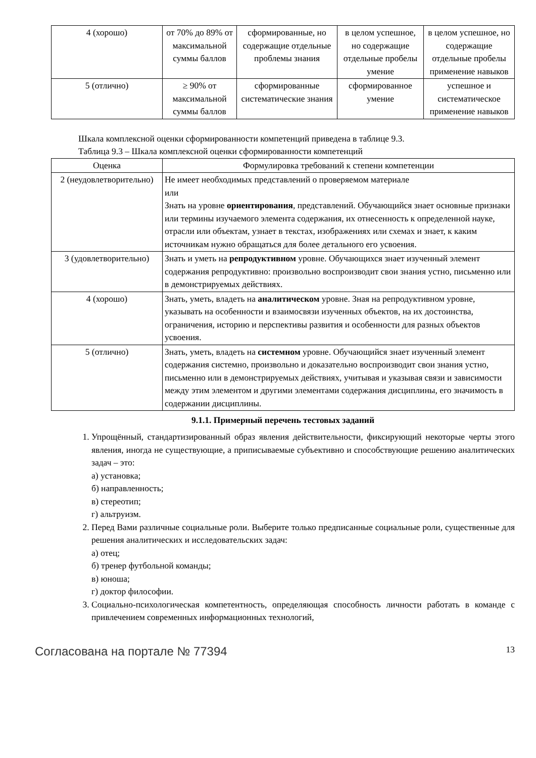| 4 (хорошо) | от 70% до 89% от максимальной суммы баллов | сформированные, но содержащие отдельные проблемы знания | в целом успешное, но содержащие отдельные пробелы умение | в целом успешное, но содержащие отдельные пробелы применение навыков |
| 5 (отлично) | ≥ 90% от максимальной суммы баллов | сформированные систематические знания | сформированное умение | успешное и систематическое применение навыков |
Шкала комплексной оценки сформированности компетенций приведена в таблице 9.3.
Таблица 9.3 – Шкала комплексной оценки сформированности компетенций
| Оценка | Формулировка требований к степени компетенции |
| --- | --- |
| 2 (неудовлетворительно) | Не имеет необходимых представлений о проверяемом материале или Знать на уровне ориентирования , представлений. Обучающийся знает основные признаки или термины изучаемого элемента содержания, их отнесенность к определенной науке, отрасли или объектам, узнает в текстах, изображениях или схемах и знает, к каким источникам нужно обращаться для более детального его усвоения. |
| 3 (удовлетворительно) | Знать и уметь на репродуктивном уровне. Обучающихся знает изученный элемент содержания репродуктивно: произвольно воспроизводит свои знания устно, письменно или в демонстрируемых действиях. |
| 4 (хорошо) | Знать, уметь, владеть на аналитическом уровне. Зная на репродуктивном уровне, указывать на особенности и взаимосвязи изученных объектов, на их достоинства, ограничения, историю и перспективы развития и особенности для разных объектов усвоения. |
| 5 (отлично) | Знать, уметь, владеть на системном уровне. Обучающийся знает изученный элемент содержания системно, произвольно и доказательно воспроизводит свои знания устно, письменно или в демонстрируемых действиях, учитывая и указывая связи и зависимости между этим элементом и другими элементами содержания дисциплины, его значимость в содержании дисциплины. |
9.1.1. Примерный перечень тестовых заданий
1. Упрощённый, стандартизированный образ явления действительности, фиксирующий некоторые черты этого явления, иногда не существующие, а приписываемые субъективно и способствующие решению аналитических задач – это:
а) установка;
б) направленность;
в) стереотип;
г) альтруизм.
2. Перед Вами различные социальные роли. Выберите только предписанные социальные роли, существенные для решения аналитических и исследовательских задач:
а) отец;
б) тренер футбольной команды;
в) юноша;
г) доктор философии.
3. Социально-психологическая компетентность, определяющая способность личности работать в команде с привлечением современных информационных технологий,
Согласована на портале № 77394 13